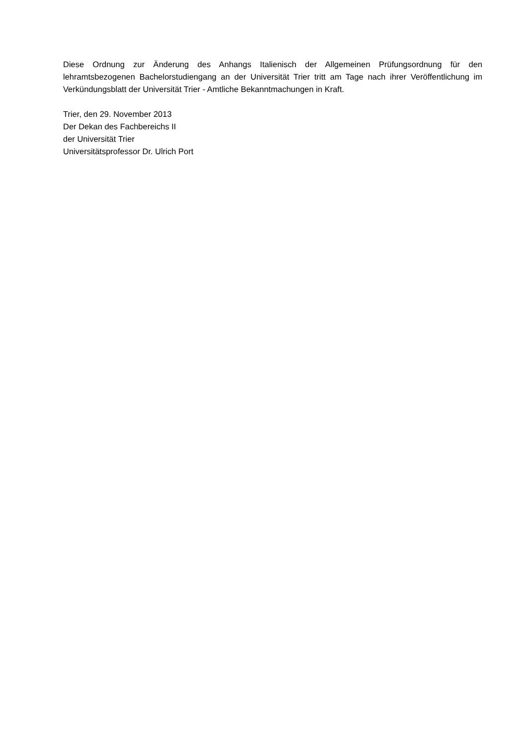Diese Ordnung zur Änderung des Anhangs Italienisch der Allgemeinen Prüfungsordnung für den lehramtsbezogenen Bachelorstudiengang an der Universität Trier tritt am Tage nach ihrer Veröffentlichung im Verkündungsblatt der Universität Trier - Amtliche Bekanntmachungen in Kraft.
Trier, den 29. November 2013
Der Dekan des Fachbereichs II
der Universität Trier
Universitätsprofessor Dr. Ulrich Port